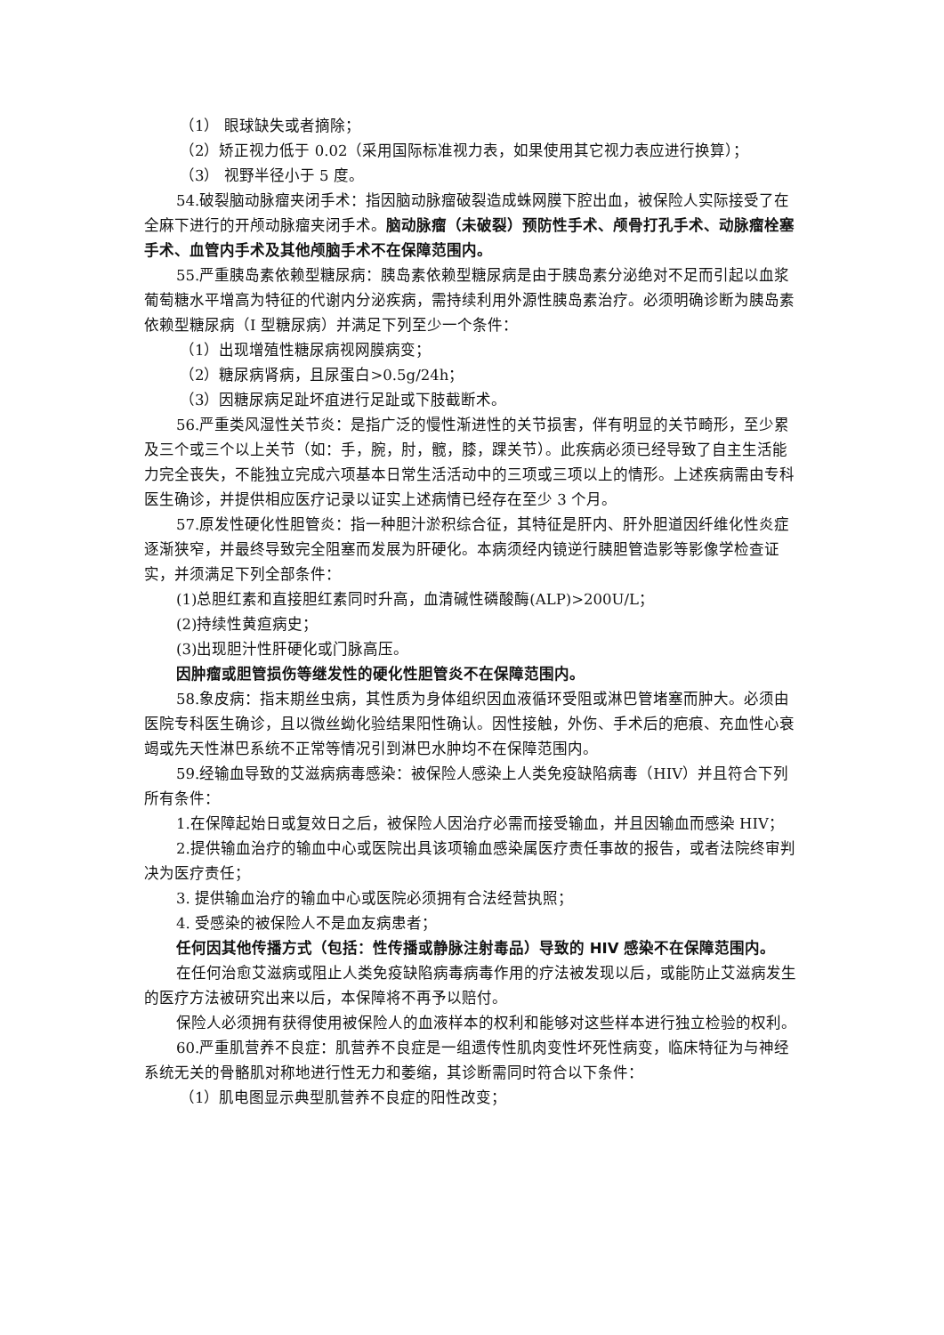（1） 眼球缺失或者摘除；
（2）矫正视力低于 0.02（采用国际标准视力表，如果使用其它视力表应进行换算）；
（3） 视野半径小于 5 度。
54.破裂脑动脉瘤夹闭手术：指因脑动脉瘤破裂造成蛛网膜下腔出血，被保险人实际接受了在全麻下进行的开颅动脉瘤夹闭手术。脑动脉瘤（未破裂）预防性手术、颅骨打孔手术、动脉瘤栓塞手术、血管内手术及其他颅脑手术不在保障范围内。
55.严重胰岛素依赖型糖尿病：胰岛素依赖型糖尿病是由于胰岛素分泌绝对不足而引起以血浆葡萄糖水平增高为特征的代谢内分泌疾病，需持续利用外源性胰岛素治疗。必须明确诊断为胰岛素依赖型糖尿病（I 型糖尿病）并满足下列至少一个条件：
（1）出现增殖性糖尿病视网膜病变；
（2）糖尿病肾病，且尿蛋白>0.5g/24h；
（3）因糖尿病足趾坏疽进行足趾或下肢截断术。
56.严重类风湿性关节炎：是指广泛的慢性渐进性的关节损害，伴有明显的关节畸形，至少累及三个或三个以上关节（如：手，腕，肘，髋，膝，踝关节）。此疾病必须已经导致了自主生活能力完全丧失，不能独立完成六项基本日常生活活动中的三项或三项以上的情形。上述疾病需由专科医生确诊，并提供相应医疗记录以证实上述病情已经存在至少 3 个月。
57.原发性硬化性胆管炎：指一种胆汁淤积综合征，其特征是肝内、肝外胆道因纤维化性炎症逐渐狭窄，并最终导致完全阻塞而发展为肝硬化。本病须经内镜逆行胰胆管造影等影像学检查证实，并须满足下列全部条件：
(1)总胆红素和直接胆红素同时升高，血清碱性磷酸酶(ALP)>200U/L；
(2)持续性黄疸病史；
(3)出现胆汁性肝硬化或门脉高压。
因肿瘤或胆管损伤等继发性的硬化性胆管炎不在保障范围内。
58.象皮病：指末期丝虫病，其性质为身体组织因血液循环受阻或淋巴管堵塞而肿大。必须由医院专科医生确诊，且以微丝蚴化验结果阳性确认。因性接触，外伤、手术后的疤痕、充血性心衰竭或先天性淋巴系统不正常等情况引到淋巴水肿均不在保障范围内。
59.经输血导致的艾滋病病毒感染：被保险人感染上人类免疫缺陷病毒（HIV）并且符合下列所有条件：
1.在保障起始日或复效日之后，被保险人因治疗必需而接受输血，并且因输血而感染 HIV；
2.提供输血治疗的输血中心或医院出具该项输血感染属医疗责任事故的报告，或者法院终审判决为医疗责任；
3. 提供输血治疗的输血中心或医院必须拥有合法经营执照；
4. 受感染的被保险人不是血友病患者；
任何因其他传播方式（包括：性传播或静脉注射毒品）导致的 HIV 感染不在保障范围内。
在任何治愈艾滋病或阻止人类免疫缺陷病毒病毒作用的疗法被发现以后，或能防止艾滋病发生的医疗方法被研究出来以后，本保障将不再予以赔付。
保险人必须拥有获得使用被保险人的血液样本的权利和能够对这些样本进行独立检验的权利。
60.严重肌营养不良症：肌营养不良症是一组遗传性肌肉变性坏死性病变，临床特征为与神经系统无关的骨骼肌对称地进行性无力和萎缩，其诊断需同时符合以下条件：
（1）肌电图显示典型肌营养不良症的阳性改变；